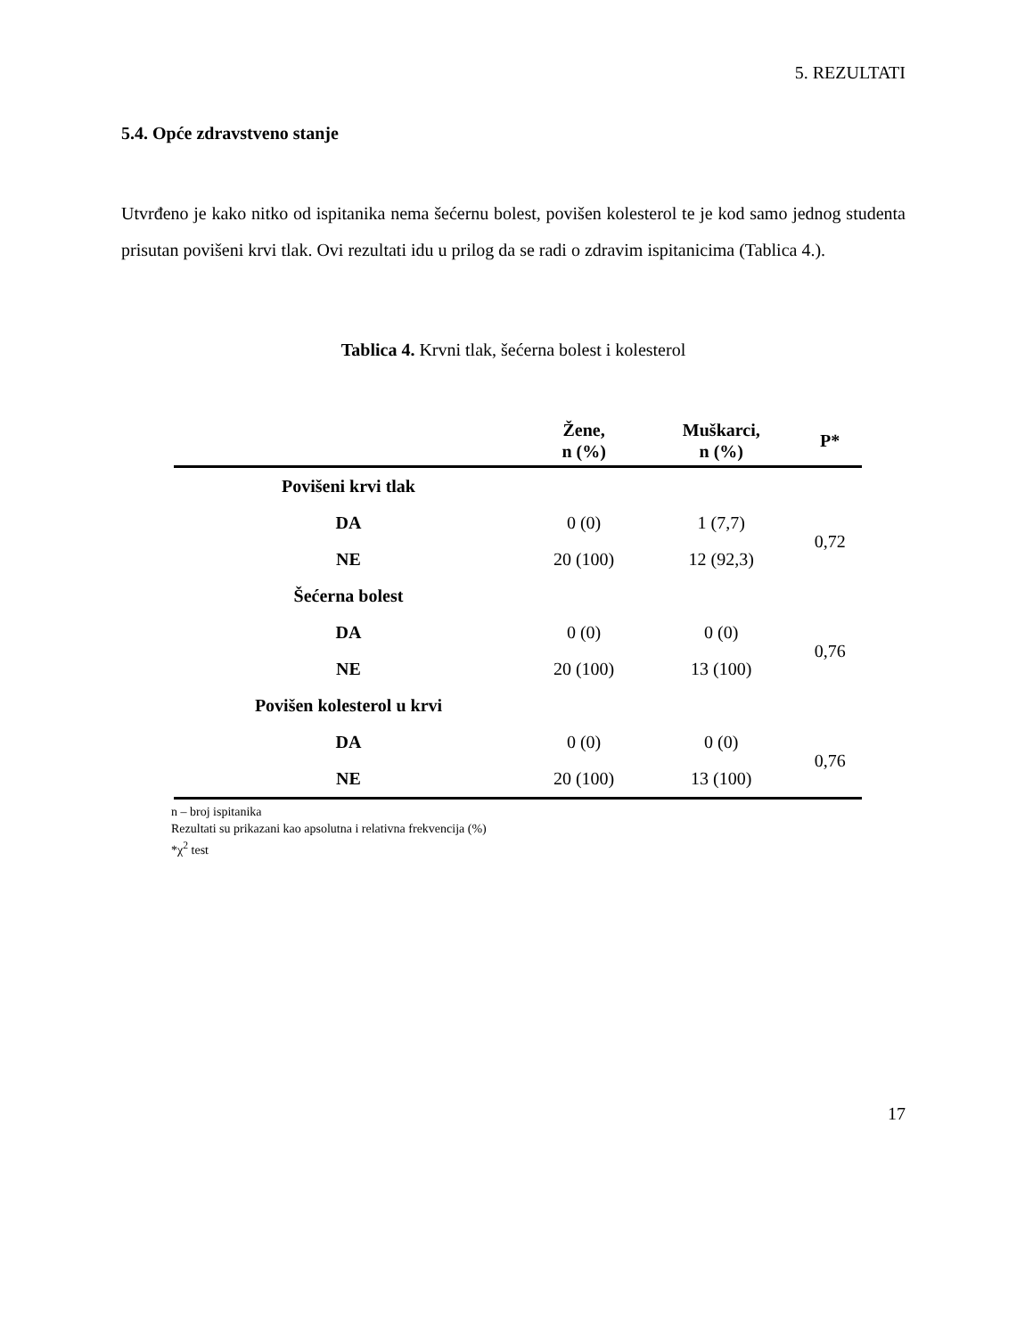5. REZULTATI
5.4. Opće zdravstveno stanje
Utvrđeno je kako nitko od ispitanika nema šećernu bolest, povišen kolesterol te je kod samo jednog studenta prisutan povišeni krvi tlak. Ovi rezultati idu u prilog da se radi o zdravim ispitanicima (Tablica 4.).
Tablica 4. Krvni tlak, šećerna bolest i kolesterol
| | Žene, n (%) | Muškarci, n (%) | P* |
| --- | --- | --- | --- |
| Povišeni krvi tlak | | | |
| DA | 0 (0) | 1 (7,7) | 0,72 |
| NE | 20 (100) | 12 (92,3) | |
| Šećerna bolest | | | |
| DA | 0 (0) | 0 (0) | 0,76 |
| NE | 20 (100) | 13 (100) | |
| Povišen kolesterol u krvi | | | |
| DA | 0 (0) | 0 (0) | 0,76 |
| NE | 20 (100) | 13 (100) | |
n – broj ispitanika
Rezultati su prikazani kao apsolutna i relativna frekvencija (%)
*χ<sup>2</sup> test
17